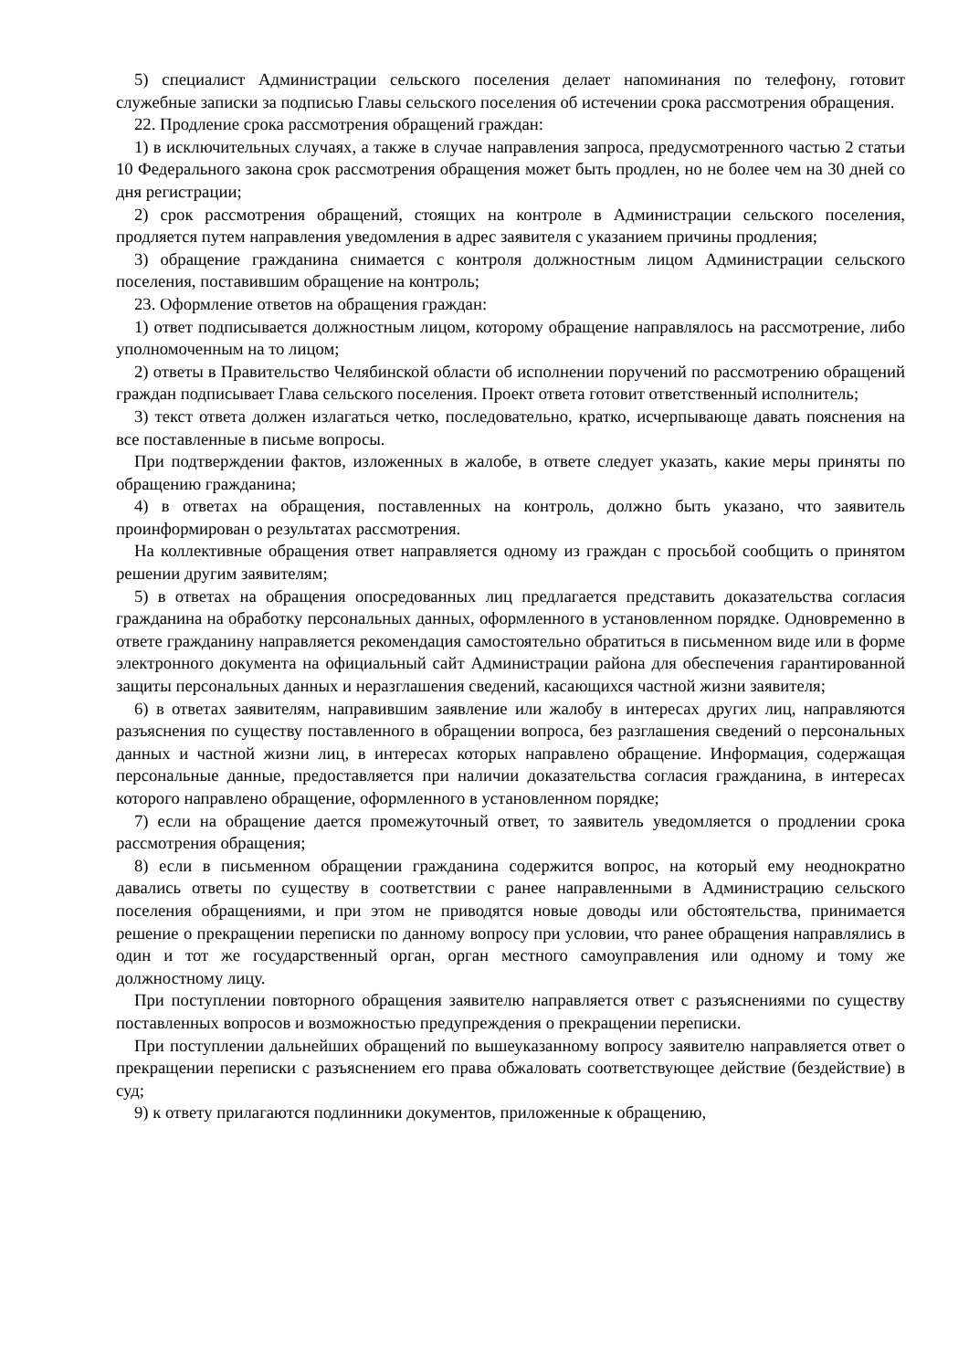5) специалист Администрации сельского поселения делает напоминания по телефону, готовит служебные записки за подписью Главы сельского поселения об истечении срока рассмотрения обращения.
22. Продление срока рассмотрения обращений граждан:
1) в исключительных случаях, а также в случае направления запроса, предусмотренного частью 2 статьи 10 Федерального закона срок рассмотрения обращения может быть продлен, но не более чем на 30 дней со дня регистрации;
2) срок рассмотрения обращений, стоящих на контроле в Администрации сельского поселения, продляется путем направления уведомления в адрес заявителя с указанием причины продления;
3) обращение гражданина снимается с контроля должностным лицом Администрации сельского поселения, поставившим обращение на контроль;
23. Оформление ответов на обращения граждан:
1) ответ подписывается должностным лицом, которому обращение направлялось на рассмотрение, либо уполномоченным на то лицом;
2) ответы в Правительство Челябинской области об исполнении поручений по рассмотрению обращений граждан подписывает Глава сельского поселения. Проект ответа готовит ответственный исполнитель;
3) текст ответа должен излагаться четко, последовательно, кратко, исчерпывающе давать пояснения на все поставленные в письме вопросы.
При подтверждении фактов, изложенных в жалобе, в ответе следует указать, какие меры приняты по обращению гражданина;
4) в ответах на обращения, поставленных на контроль, должно быть указано, что заявитель проинформирован о результатах рассмотрения.
На коллективные обращения ответ направляется одному из граждан с просьбой сообщить о принятом решении другим заявителям;
5) в ответах на обращения опосредованных лиц предлагается представить доказательства согласия гражданина на обработку персональных данных, оформленного в установленном порядке. Одновременно в ответе гражданину направляется рекомендация самостоятельно обратиться в письменном виде или в форме электронного документа на официальный сайт Администрации района для обеспечения гарантированной защиты персональных данных и неразглашения сведений, касающихся частной жизни заявителя;
6) в ответах заявителям, направившим заявление или жалобу в интересах других лиц, направляются разъяснения по существу поставленного в обращении вопроса, без разглашения сведений о персональных данных и частной жизни лиц, в интересах которых направлено обращение. Информация, содержащая персональные данные, предоставляется при наличии доказательства согласия гражданина, в интересах которого направлено обращение, оформленного в установленном порядке;
7) если на обращение дается промежуточный ответ, то заявитель уведомляется о продлении срока рассмотрения обращения;
8) если в письменном обращении гражданина содержится вопрос, на который ему неоднократно давались ответы по существу в соответствии с ранее направленными в Администрацию сельского поселения обращениями, и при этом не приводятся новые доводы или обстоятельства, принимается решение о прекращении переписки по данному вопросу при условии, что ранее обращения направлялись в один и тот же государственный орган, орган местного самоуправления или одному и тому же должностному лицу.
При поступлении повторного обращения заявителю направляется ответ с разъяснениями по существу поставленных вопросов и возможностью предупреждения о прекращении переписки.
При поступлении дальнейших обращений по вышеуказанному вопросу заявителю направляется ответ о прекращении переписки с разъяснением его права обжаловать соответствующее действие (бездействие) в суд;
9) к ответу прилагаются подлинники документов, приложенные к обращению,